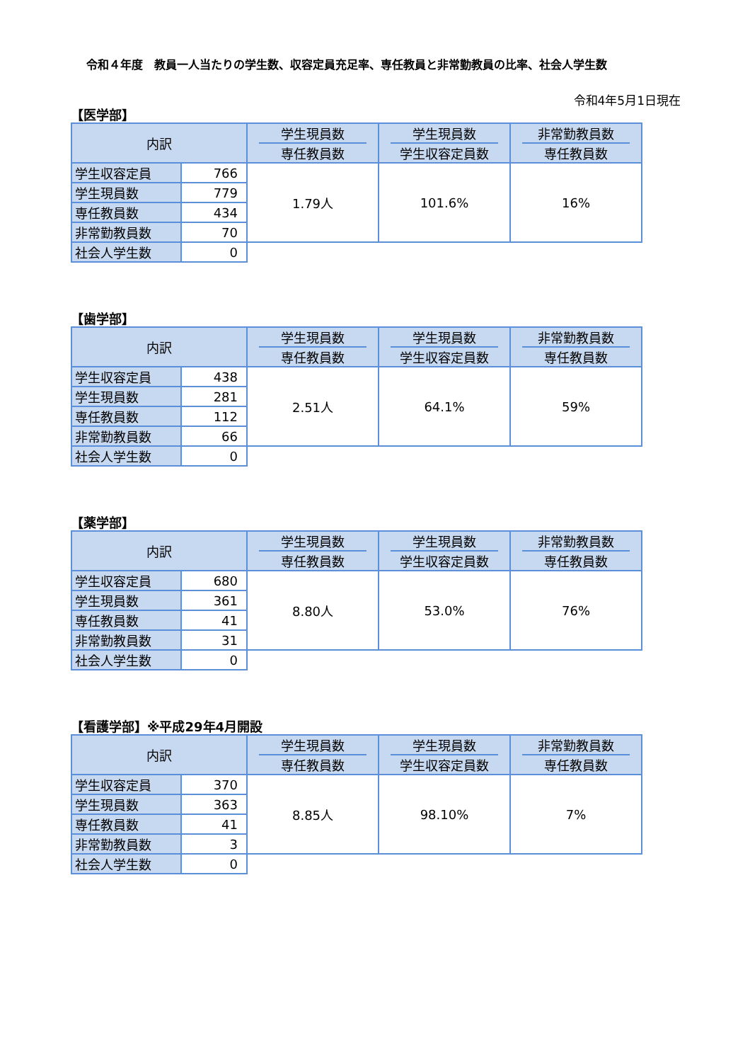令和４年度　教員一人当たりの学生数、収容定員充足率、専任教員と非常勤教員の比率、社会人学生数
令和4年5月1日現在
【医学部】
| 内訳 | | 学生現員数 専任教員数 | 学生現員数 学生収容定員数 | 非常勤教員数 専任教員数 |
| --- | --- | --- | --- | --- |
| 学生収容定員 | 766 | 1.79人 | 101.6% | 16% |
| 学生現員数 | 779 | | | |
| 専任教員数 | 434 | | | |
| 非常勤教員数 | 70 | | | |
| 社会人学生数 | 0 | | | |
【歯学部】
| 内訳 | | 学生現員数 専任教員数 | 学生現員数 学生収容定員数 | 非常勤教員数 専任教員数 |
| --- | --- | --- | --- | --- |
| 学生収容定員 | 438 | 2.51人 | 64.1% | 59% |
| 学生現員数 | 281 | | | |
| 専任教員数 | 112 | | | |
| 非常勤教員数 | 66 | | | |
| 社会人学生数 | 0 | | | |
【薬学部】
| 内訳 | | 学生現員数 専任教員数 | 学生現員数 学生収容定員数 | 非常勤教員数 専任教員数 |
| --- | --- | --- | --- | --- |
| 学生収容定員 | 680 | 8.80人 | 53.0% | 76% |
| 学生現員数 | 361 | | | |
| 専任教員数 | 41 | | | |
| 非常勤教員数 | 31 | | | |
| 社会人学生数 | 0 | | | |
【看護学部】※平成29年4月開設
| 内訳 | | 学生現員数 専任教員数 | 学生現員数 学生収容定員数 | 非常勤教員数 専任教員数 |
| --- | --- | --- | --- | --- |
| 学生収容定員 | 370 | 8.85人 | 98.10% | 7% |
| 学生現員数 | 363 | | | |
| 専任教員数 | 41 | | | |
| 非常勤教員数 | 3 | | | |
| 社会人学生数 | 0 | | | |